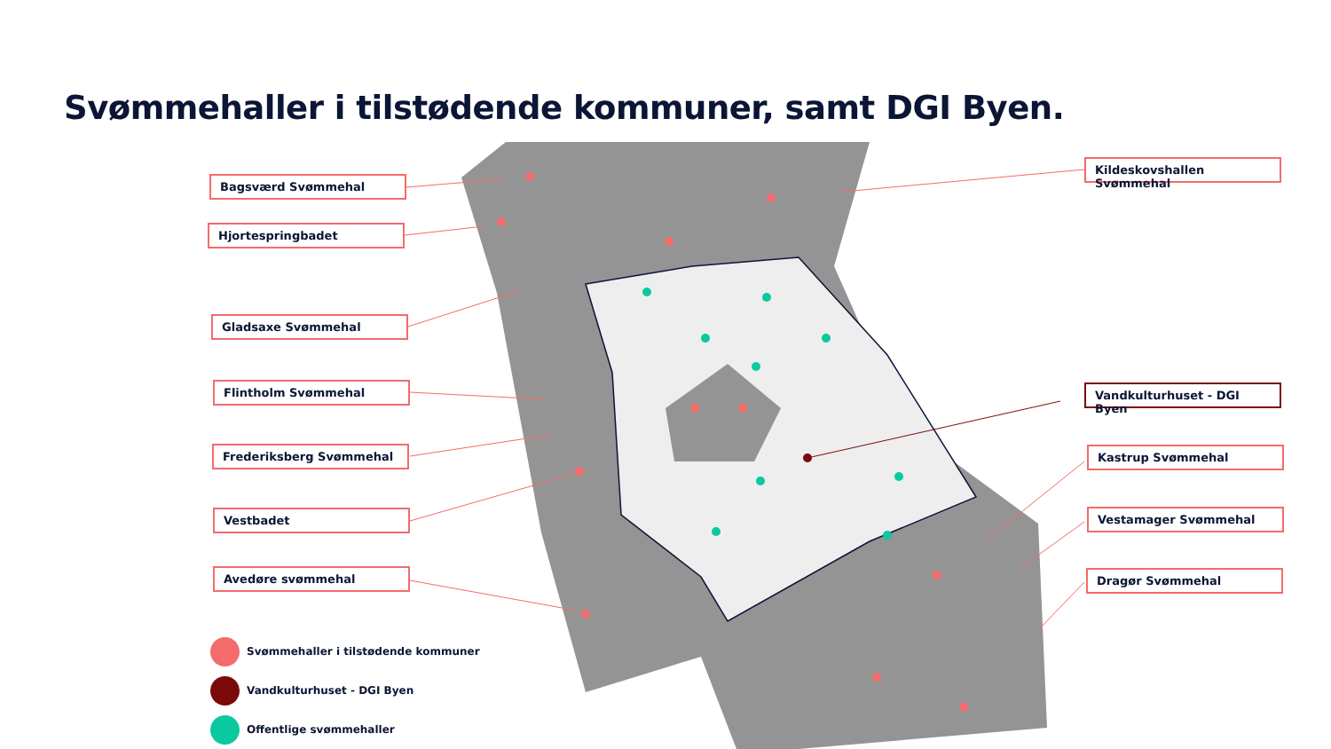Svømmehaller i tilstødende kommuner, samt DGI Byen.
Bagsværd Svømmehal
Hjortespringbadet
Gladsaxe Svømmehal
Flintholm Svømmehal
Frederiksberg Svømmehal
Vestbadet
Avedøre svømmehal
Kildeskovshallen Svømmehal
Vandkulturhuset - DGI Byen
Kastrup Svømmehal
Vestamager Svømmehal
Dragør Svømmehal
Svømmehaller i tilstødende kommuner
Vandkulturhuset - DGI Byen
Offentlige svømmehaller